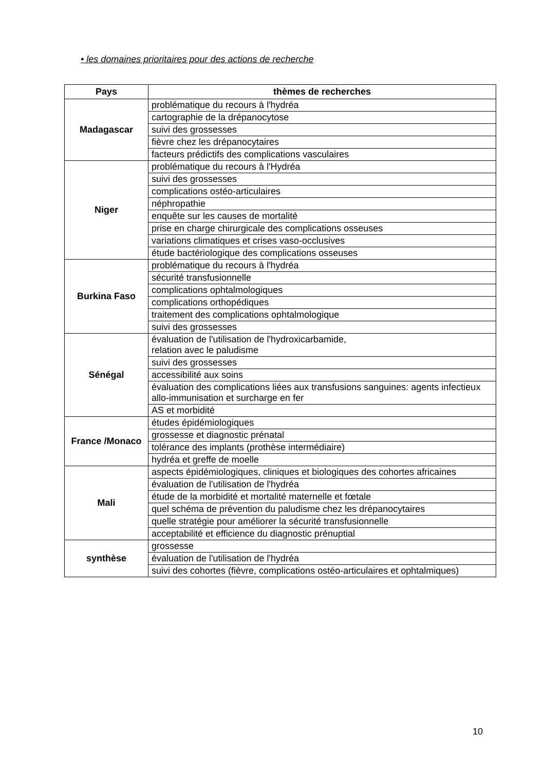• les domaines prioritaires pour des actions de recherche
| Pays | thèmes de recherches |
| --- | --- |
| Madagascar | problématique du recours à l'hydréa |
| | cartographie de la drépanocytose |
| | suivi des grossesses |
| | fièvre chez les drépanocytaires |
| | facteurs prédictifs des complications vasculaires |
| Niger | problématique du recours à l'Hydréa |
| | suivi des grossesses |
| | complications ostéo-articulaires |
| | néphropathie |
| | enquête sur les causes de mortalité |
| | prise en charge chirurgicale des complications osseuses |
| | variations climatiques et crises vaso-occlusives |
| | étude bactériologique des complications osseuses |
| Burkina Faso | problématique du recours à l'hydréa |
| | sécurité transfusionnelle |
| | complications ophtalmologiques |
| | complications orthopédiques |
| | traitement des complications ophtalmologique |
| | suivi des grossesses |
| Sénégal | évaluation de l'utilisation de l'hydroxicarbamide, relation avec le paludisme |
| | suivi des grossesses |
| | accessibilité aux soins |
| | évaluation des complications liées aux transfusions sanguines: agents infectieux allo-immunisation et surcharge en fer |
| | AS et morbidité |
| France /Monaco | études épidémiologiques |
| | grossesse et diagnostic prénatal |
| | tolérance des implants (prothèse intermédiaire) |
| | hydréa et greffe de moelle |
| Mali | aspects épidémiologiques, cliniques et biologiques des cohortes africaines |
| | évaluation de l'utilisation de l'hydréa |
| | étude de la morbidité et mortalité maternelle et fœtale |
| | quel schéma de prévention du paludisme chez les drépanocytaires |
| | quelle stratégie pour améliorer la sécurité transfusionnelle |
| | acceptabilité et efficience du diagnostic prénuptial |
| synthèse | grossesse |
| | évaluation de l'utilisation de l'hydréa |
| | suivi des cohortes (fièvre, complications ostéo-articulaires et ophtalmiques) |
10